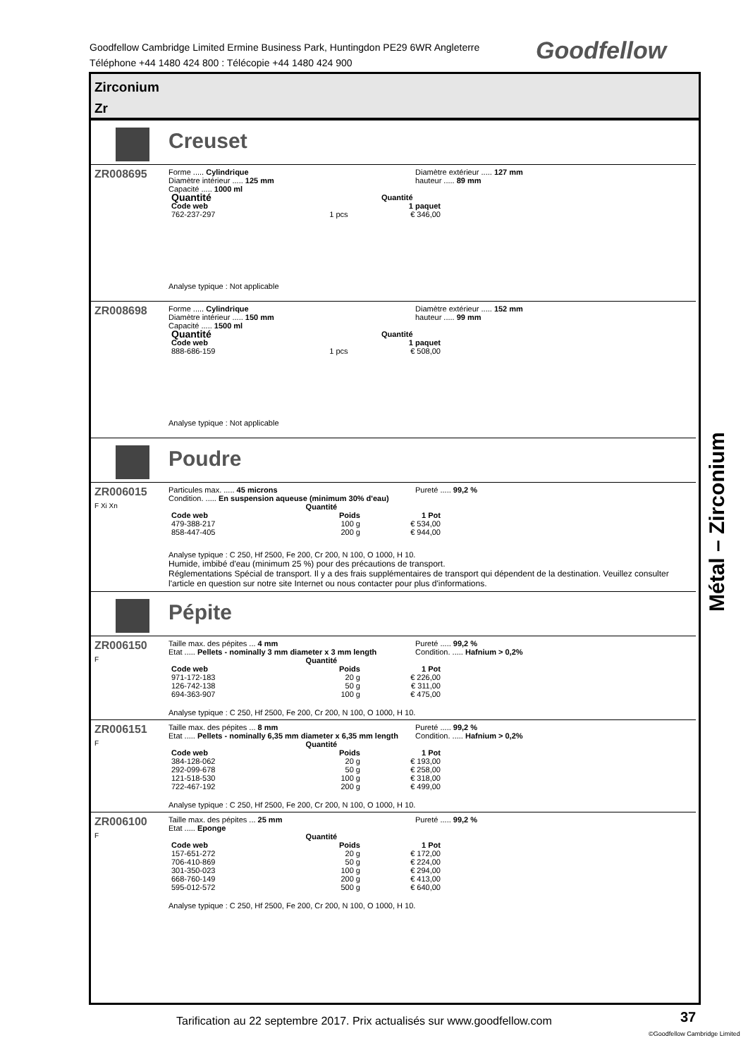Goodfellow Cambridge Limited Ermine Business Park, Huntingdon PE29 6WR Angleterre
Téléphone +44 1480 424 800 : Télécopie +44 1480 424 900
Goodfellow
Zirconium
Zr
Creuset
ZR008695
Forme ..... Cylindrique
Diamètre intérieur ..... 125 mm
Capacité ..... 1000 ml
Diamètre extérieur ..... 127 mm
hauteur ..... 89 mm
| Quantité | | Quantité |
| Code web | | 1 paquet |
| 762-237-297 | 1 pcs | € 346,00 |
Analyse typique : Not applicable
ZR008698
Forme ..... Cylindrique
Diamètre intérieur ..... 150 mm
Capacité ..... 1500 ml
Diamètre extérieur ..... 152 mm
hauteur ..... 99 mm
| Quantité | | Quantité |
| Code web | | 1 paquet |
| 888-686-159 | 1 pcs | € 508,00 |
Analyse typique : Not applicable
Poudre
ZR006015
F Xi Xn
Particules max. ..... 45 microns
Condition. ..... En suspension aqueuse (minimum 30% d'eau)
Pureté ..... 99,2 %
| | Quantité | |
| --- | --- | --- |
| Code web | Poids | 1 Pot |
| 479-388-217 | 100 g | € 534,00 |
| 858-447-405 | 200 g | € 944,00 |
Analyse typique : C 250, Hf 2500, Fe 200, Cr 200, N 100, O 1000, H 10.
Humide, imbibé d'eau (minimum 25 %) pour des précautions de transport.
Réglementations Spécial de transport. Il y a des frais supplémentaires de transport qui dépendent de la destination. Veuillez consulter l'article en question sur notre site Internet ou nous contacter pour plus d'informations.
Pépite
ZR006150
F
Taille max. des pépites ... 4 mm
Etat ..... Pellets - nominally 3 mm diameter x 3 mm length
Pureté ..... 99,2 %
Condition. ..... Hafnium > 0,2%
| | Quantité | |
| --- | --- | --- |
| Code web | Poids | 1 Pot |
| 971-172-183 | 20 g | € 226,00 |
| 126-742-138 | 50 g | € 311,00 |
| 694-363-907 | 100 g | € 475,00 |
Analyse typique : C 250, Hf 2500, Fe 200, Cr 200, N 100, O 1000, H 10.
ZR006151
F
Taille max. des pépites ... 8 mm
Etat ..... Pellets - nominally 6,35 mm diameter x 6,35 mm length
Pureté ..... 99,2 %
Condition. ..... Hafnium > 0,2%
| | Quantité | |
| --- | --- | --- |
| Code web | Poids | 1 Pot |
| 384-128-062 | 20 g | € 193,00 |
| 292-099-678 | 50 g | € 258,00 |
| 121-518-530 | 100 g | € 318,00 |
| 722-467-192 | 200 g | € 499,00 |
Analyse typique : C 250, Hf 2500, Fe 200, Cr 200, N 100, O 1000, H 10.
ZR006100
F
Taille max. des pépites ... 25 mm
Etat ..... Eponge
Pureté ..... 99,2 %
| | Quantité | |
| --- | --- | --- |
| Code web | Poids | 1 Pot |
| 157-651-272 | 20 g | € 172,00 |
| 706-410-869 | 50 g | € 224,00 |
| 301-350-023 | 100 g | € 294,00 |
| 668-760-149 | 200 g | € 413,00 |
| 595-012-572 | 500 g | € 640,00 |
Analyse typique : C 250, Hf 2500, Fe 200, Cr 200, N 100, O 1000, H 10.
Métal – Zirconium
Tarification au 22 septembre 2017. Prix actualisés sur www.goodfellow.com
37
©Goodfellow Cambridge Limited